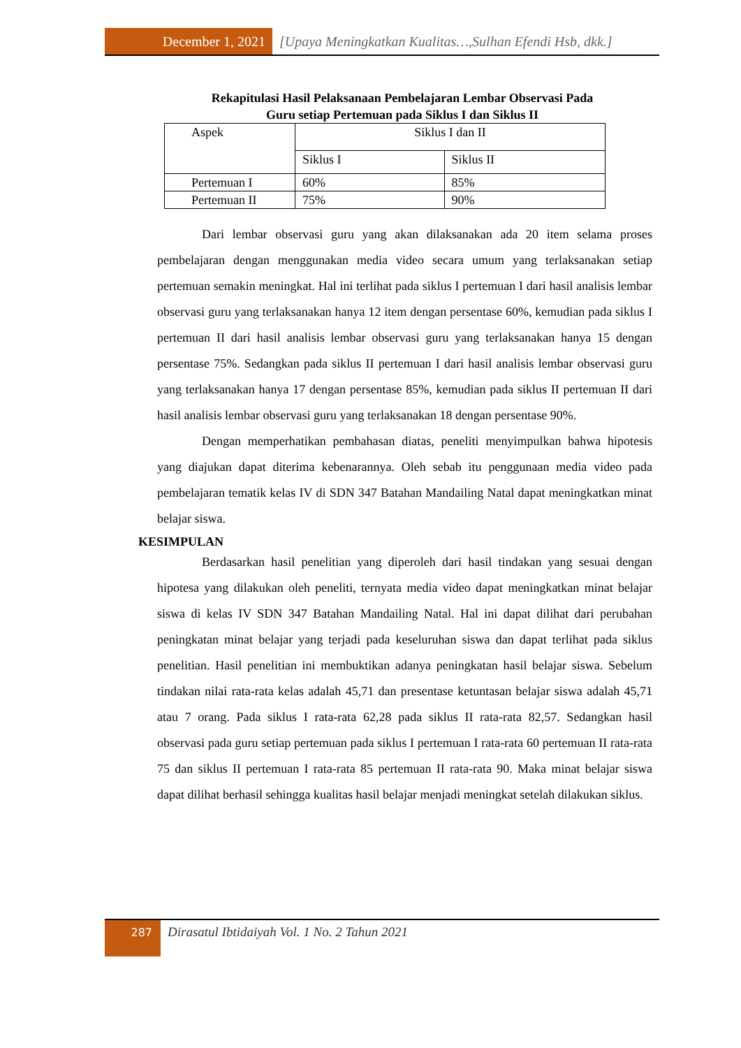December 1, 2021 [Upaya Meningkatkan Kualitas…,Sulhan Efendi Hsb, dkk.]
Rekapitulasi Hasil Pelaksanaan Pembelajaran Lembar Observasi Pada
Guru setiap Pertemuan pada Siklus I dan Siklus II
| Aspek | Siklus I dan II | |
| | Siklus I | Siklus II |
| Pertemuan I | 60% | 85% |
| Pertemuan II | 75% | 90% |
Dari lembar observasi guru yang akan dilaksanakan ada 20 item selama proses pembelajaran dengan menggunakan media video secara umum yang terlaksanakan setiap pertemuan semakin meningkat. Hal ini terlihat pada siklus I pertemuan I dari hasil analisis lembar observasi guru yang terlaksanakan hanya 12 item dengan persentase 60%, kemudian pada siklus I pertemuan II dari hasil analisis lembar observasi guru yang terlaksanakan hanya 15 dengan persentase 75%. Sedangkan pada siklus II pertemuan I dari hasil analisis lembar observasi guru yang terlaksanakan hanya 17 dengan persentase 85%, kemudian pada siklus II pertemuan II dari hasil analisis lembar observasi guru yang terlaksanakan 18 dengan persentase 90%.
Dengan memperhatikan pembahasan diatas, peneliti menyimpulkan bahwa hipotesis yang diajukan dapat diterima kebenarannya. Oleh sebab itu penggunaan media video pada pembelajaran tematik kelas IV di SDN 347 Batahan Mandailing Natal dapat meningkatkan minat belajar siswa.
KESIMPULAN
Berdasarkan hasil penelitian yang diperoleh dari hasil tindakan yang sesuai dengan hipotesa yang dilakukan oleh peneliti, ternyata media video dapat meningkatkan minat belajar siswa di kelas IV SDN 347 Batahan Mandailing Natal. Hal ini dapat dilihat dari perubahan peningkatan minat belajar yang terjadi pada keseluruhan siswa dan dapat terlihat pada siklus penelitian. Hasil penelitian ini membuktikan adanya peningkatan hasil belajar siswa. Sebelum tindakan nilai rata-rata kelas adalah 45,71 dan presentase ketuntasan belajar siswa adalah 45,71 atau 7 orang. Pada siklus I rata-rata 62,28 pada siklus II rata-rata 82,57. Sedangkan hasil observasi pada guru setiap pertemuan pada siklus I pertemuan I rata-rata 60 pertemuan II rata-rata 75 dan siklus II pertemuan I rata-rata 85 pertemuan II rata-rata 90. Maka minat belajar siswa dapat dilihat berhasil sehingga kualitas hasil belajar menjadi meningkat setelah dilakukan siklus.
287
Dirasatul Ibtidaiyah Vol. 1 No. 2 Tahun 2021